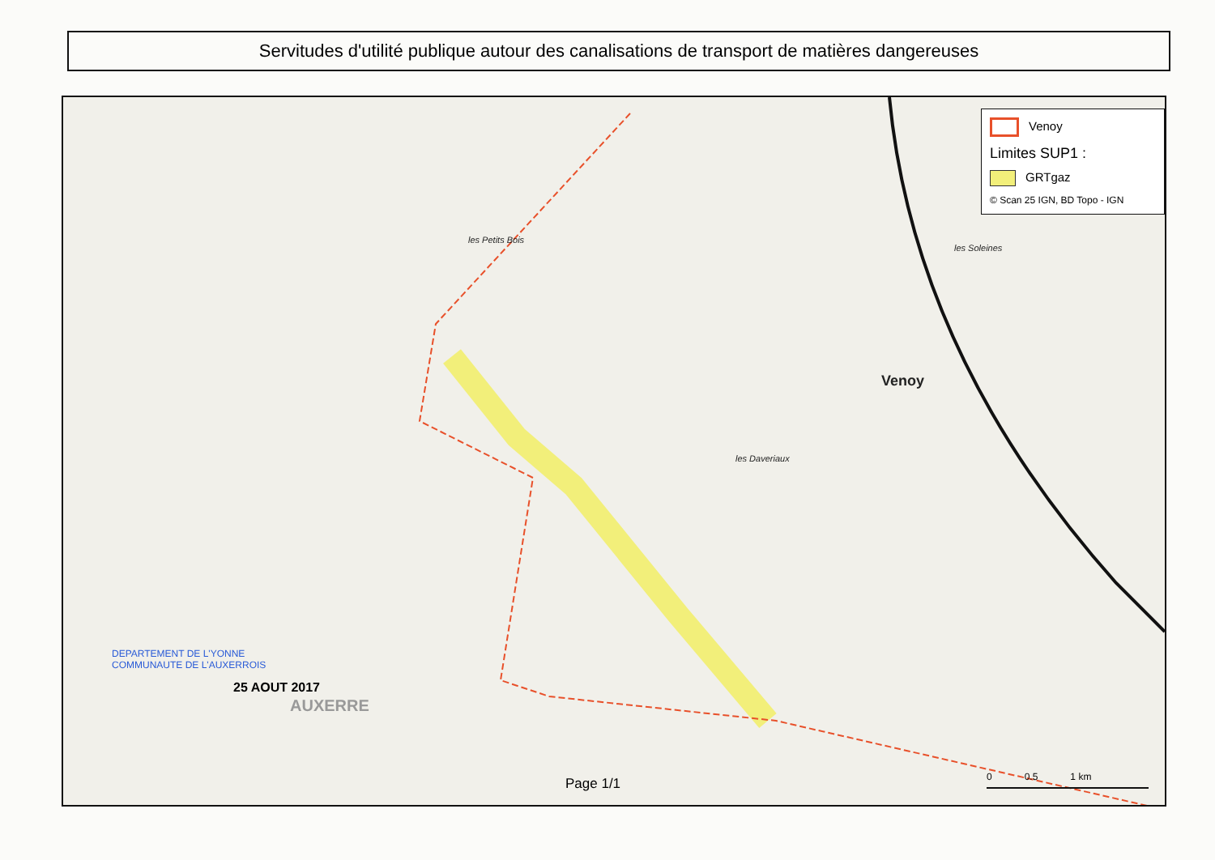Servitudes d'utilité publique autour des canalisations de transport de matières dangereuses
Venoy
AUXERRE
les Petits Bois
les Soleines
les Daveriaux
Venoy
Limites SUP1 :
GRTgaz
© Scan 25 IGN, BD Topo - IGN
DEPARTEMENT DE L'YONNE
COMMUNAUTE DE L'AUXERROIS
25 AOUT 2017
Page 1/1
0 0.5 1 km